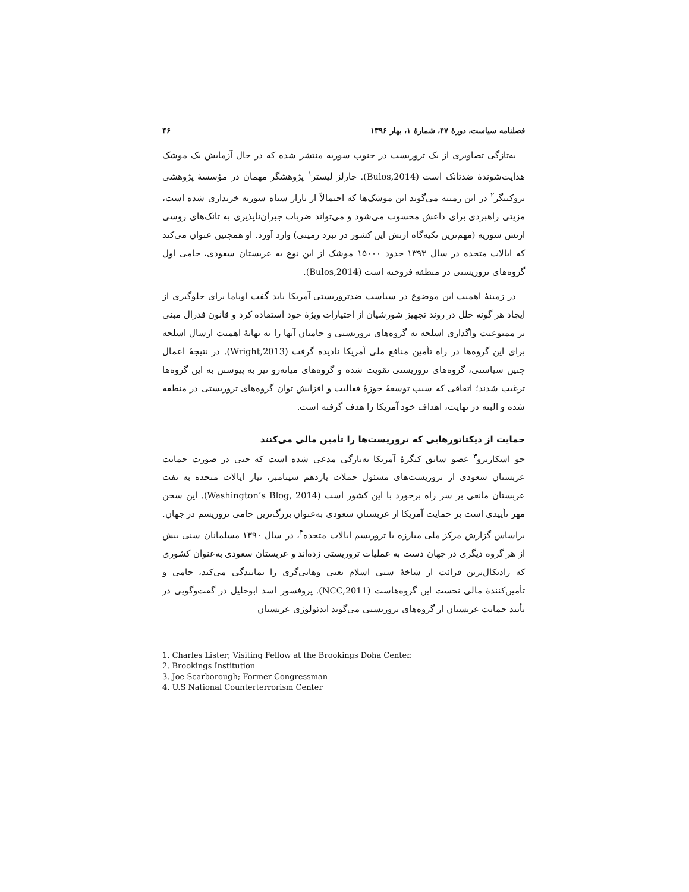فصلنامه سیاست، دورهٔ ۴۷، شمارهٔ ۱، بهار ۱۳۹۶ ۴۶
به‌تازگی تصاویری از یک تروریست در جنوب سوریه منتشر شده که در حال آزمایش یک موشک هدایت‌شوندهٔ ضدتانک است (Bulos,2014). چارلز لیستر<sup>۱</sup> پژوهشگر مهمان در مؤسسهٔ پژوهشی بروکینگز<sup>۲</sup> در این زمینه می‌گوید این موشک‌ها که احتمالاً از بازار سیاه سوریه خریداری شده است، مزیتی راهبردی برای داعش محسوب می‌شود و می‌تواند ضربات جبران‌ناپذیری به تانک‌های روسی ارتش سوریه (مهم‌ترین تکیه‌گاه ارتش این کشور در نبرد زمینی) وارد آورد. او همچنین عنوان می‌کند که ایالات متحده در سال ۱۳۹۳ حدود ۱۵۰۰۰ موشک از این نوع به عربستان سعودی، حامی اول گروه‌های تروریستی در منطقه فروخته است (Bulos,2014).
در زمینهٔ اهمیت این موضوع در سیاست ضدتروریستی آمریکا باید گفت اوباما برای جلوگیری از ایجاد هر گونه خلل در روند تجهیز شورشیان از اختیارات ویژهٔ خود استفاده کرد و قانون فدرال مبنی بر ممنوعیت واگذاری اسلحه به گروه‌های تروریستی و حامیان آنها را به بهانهٔ اهمیت ارسال اسلحه برای این گروه‌ها در راه تأمین منافع ملی آمریکا نادیده گرفت (Wright,2013). در نتیجهٔ اعمال چنین سیاستی، گروه‌های تروریستی تقویت شده و گروه‌های میانه‌رو نیز به پیوستن به این گروه‌ها ترغیب شدند؛ اتفاقی که سبب توسعهٔ حوزهٔ فعالیت و افزایش توان گروه‌های تروریستی در منطقه شده و البته در نهایت، اهداف خود آمریکا را هدف گرفته است.
حمایت از دیکتاتورهایی که تروریست‌ها را تأمین مالی می‌کنند
جو اسکاربرو<sup>۳</sup> عضو سابق کنگرهٔ آمریکا به‌تازگی مدعی شده است که حتی در صورت حمایت عربستان سعودی از تروریست‌های مسئول حملات یازدهم سپتامبر، نیاز ایالات متحده به نفت عربستان مانعی بر سر راه برخورد با این کشور است (Washington’s Blog, 2014). این سخن مهر تأییدی است بر حمایت آمریکا از عربستان سعودی به‌عنوان بزرگ‌ترین حامی تروریسم در جهان. براساس گزارش مرکز ملی مبارزه با تروریسم ایالات متحده<sup>۴</sup>، در سال ۱۳۹۰ مسلمانان سنی بیش از هر گروه دیگری در جهان دست به عملیات تروریستی زده‌اند و عربستان سعودی به‌عنوان کشوری که رادیکال‌ترین قرائت از شاخهٔ سنی اسلام یعنی وهابی‌گری را نمایندگی می‌کند، حامی و تأمین‌کنندهٔ مالی نخست این گروه‌هاست (NCC,2011). پروفسور اسد ابوخلیل در گفت‌وگویی در تأیید حمایت عربستان از گروه‌های تروریستی می‌گوید ایدئولوژی عربستان
1. Charles Lister; Visiting Fellow at the Brookings Doha Center.
2. Brookings Institution
3. Joe Scarborough; Former Congressman
4. U.S National Counterterrorism Center